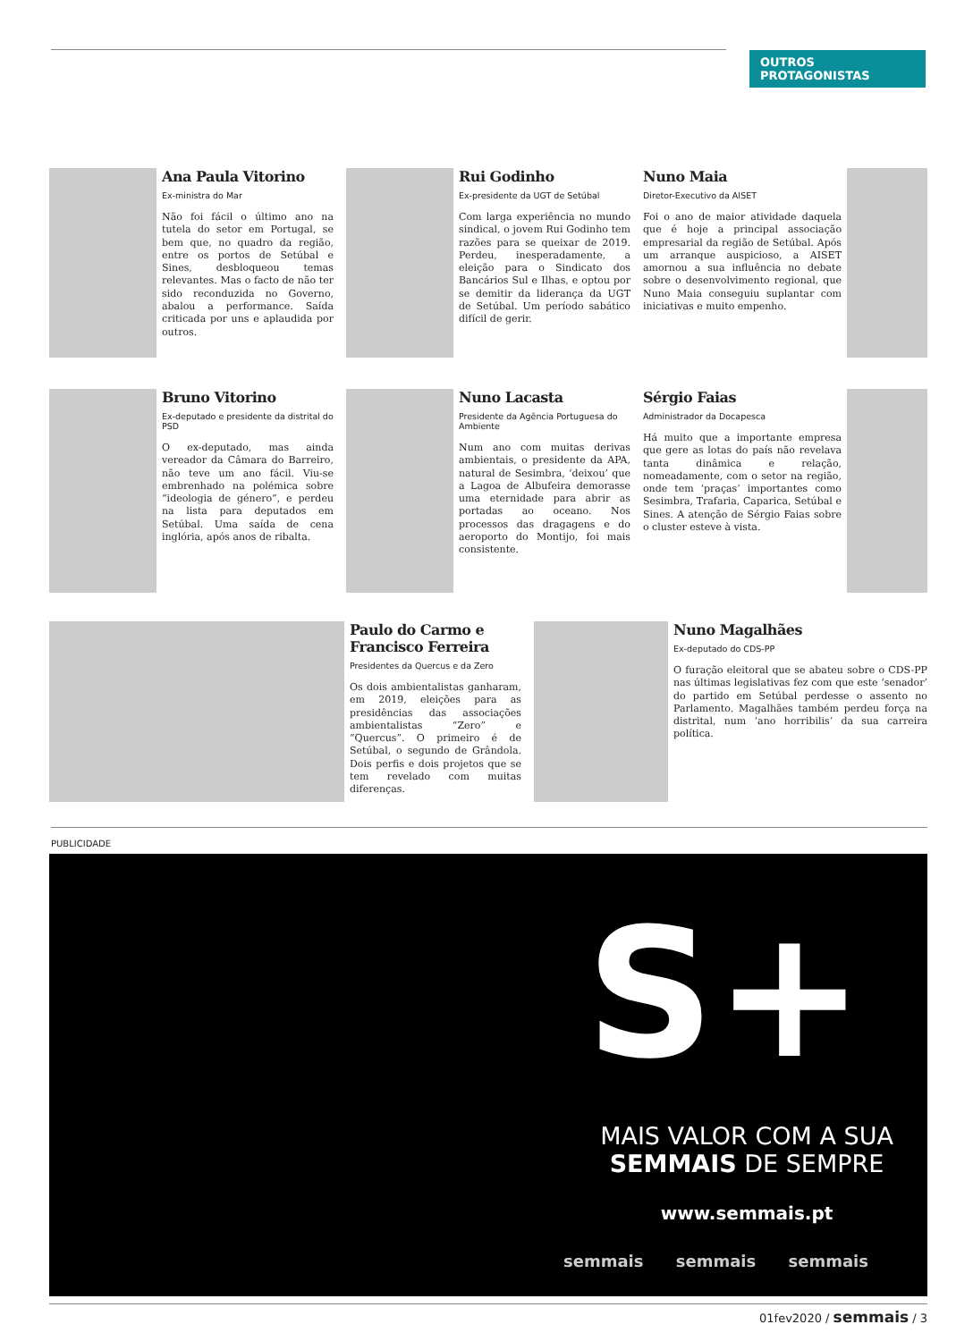OUTROS PROTAGONISTAS
Ana Paula Vitorino
Ex-ministra do Mar
Não foi fácil o último ano na tutela do setor em Portugal, se bem que, no quadro da região, entre os portos de Setúbal e Sines, desbloqueou temas relevantes. Mas o facto de não ter sido reconduzida no Governo, abalou a performance. Saída criticada por uns e aplaudida por outros.
Rui Godinho
Ex-presidente da UGT de Setúbal
Com larga experiência no mundo sindical, o jovem Rui Godinho tem razões para se queixar de 2019. Perdeu, inesperadamente, a eleição para o Sindicato dos Bancários Sul e Ilhas, e optou por se demitir da liderança da UGT de Setúbal. Um período sabático difícil de gerir.
Nuno Maia
Diretor-Executivo da AISET
Foi o ano de maior atividade daquela que é hoje a principal associação empresarial da região de Setúbal. Após um arranque auspicioso, a AISET amornou a sua influência no debate sobre o desenvolvimento regional, que Nuno Maia conseguiu suplantar com iniciativas e muito empenho.
Bruno Vitorino
Ex-deputado e presidente da distrital do PSD
O ex-deputado, mas ainda vereador da Câmara do Barreiro, não teve um ano fácil. Viu-se embrenhado na polémica sobre “ideologia de género”, e perdeu na lista para deputados em Setúbal. Uma saída de cena inglória, após anos de ribalta.
Nuno Lacasta
Presidente da Agência Portuguesa do Ambiente
Num ano com muitas derivas ambientais, o presidente da APA, natural de Sesimbra, ‘deixou’ que a Lagoa de Albufeira demorasse uma eternidade para abrir as portadas ao oceano. Nos processos das dragagens e do aeroporto do Montijo, foi mais consistente.
Sérgio Faias
Administrador da Docapesca
Há muito que a importante empresa que gere as lotas do país não revelava tanta dinâmica e relação, nomeadamente, com o setor na região, onde tem ‘praças’ importantes como Sesimbra, Trafaria, Caparica, Setúbal e Sines. A atenção de Sérgio Faias sobre o cluster esteve à vista.
Paulo do Carmo e Francisco Ferreira
Presidentes da Quercus e da Zero
Os dois ambientalistas ganharam, em 2019, eleições para as presidências das associações ambientalistas “Zero” e “Quercus”. O primeiro é de Setúbal, o segundo de Grândola. Dois perfis e dois projetos que se tem revelado com muitas diferenças.
Nuno Magalhães
Ex-deputado do CDS-PP
O furação eleitoral que se abateu sobre o CDS-PP nas últimas legislativas fez com que este ‘senador’ do partido em Setúbal perdesse o assento no Parlamento. Magalhães também perdeu força na distrital, num ‘ano horribilis’ da sua carreira política.
PUBLICIDADE
S+
MAIS VALOR COM A SUA
SEMMAIS DE SEMPRE
www.semmais.pt
semmais semmais semmais
01fev2020 / semmais / 3